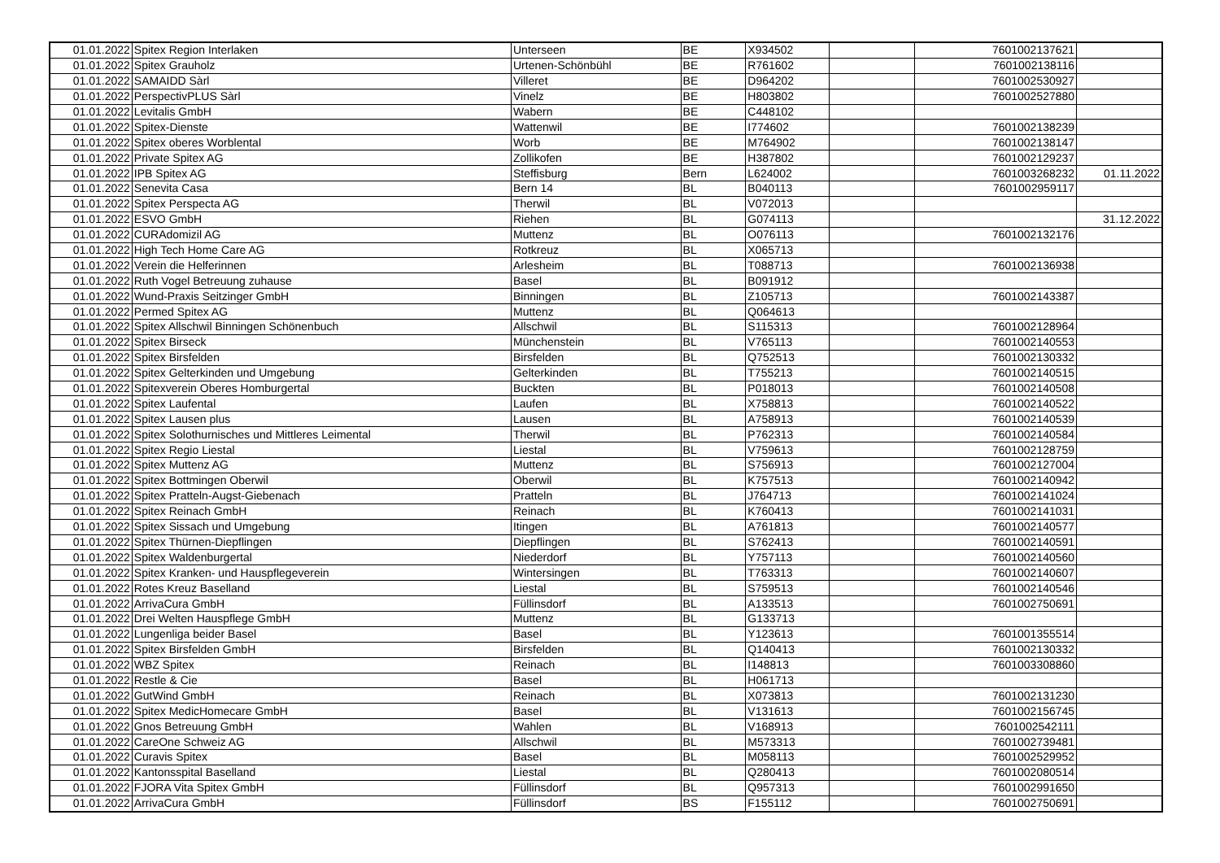| 01.01.2022 | Spitex Region Interlaken | Unterseen | BE | X934502 | | 7601002137621 | |
| 01.01.2022 | Spitex Grauholz | Urtenen-Schönbühl | BE | R761602 | | 7601002138116 | |
| 01.01.2022 | SAMAIDD Sàrl | Villeret | BE | D964202 | | 7601002530927 | |
| 01.01.2022 | PerspectivPLUS Sàrl | Vinelz | BE | H803802 | | 7601002527880 | |
| 01.01.2022 | Levitalis GmbH | Wabern | BE | C448102 | | | |
| 01.01.2022 | Spitex-Dienste | Wattenwil | BE | I774602 | | 7601002138239 | |
| 01.01.2022 | Spitex oberes Worblental | Worb | BE | M764902 | | 7601002138147 | |
| 01.01.2022 | Private Spitex AG | Zollikofen | BE | H387802 | | 7601002129237 | |
| 01.01.2022 | IPB Spitex AG | Steffisburg | Bern | L624002 | | 7601003268232 | 01.11.2022 |
| 01.01.2022 | Senevita Casa | Bern 14 | BL | B040113 | | 7601002959117 | |
| 01.01.2022 | Spitex Perspecta AG | Therwil | BL | V072013 | | | |
| 01.01.2022 | ESVO GmbH | Riehen | BL | G074113 | | | 31.12.2022 |
| 01.01.2022 | CURAdomizil AG | Muttenz | BL | O076113 | | 7601002132176 | |
| 01.01.2022 | High Tech Home Care AG | Rotkreuz | BL | X065713 | | | |
| 01.01.2022 | Verein die Helferinnen | Arlesheim | BL | T088713 | | 7601002136938 | |
| 01.01.2022 | Ruth Vogel Betreuung zuhause | Basel | BL | B091912 | | | |
| 01.01.2022 | Wund-Praxis Seitzinger GmbH | Binningen | BL | Z105713 | | 7601002143387 | |
| 01.01.2022 | Permed Spitex AG | Muttenz | BL | Q064613 | | | |
| 01.01.2022 | Spitex Allschwil Binningen Schönenbuch | Allschwil | BL | S115313 | | 7601002128964 | |
| 01.01.2022 | Spitex Birseck | Münchenstein | BL | V765113 | | 7601002140553 | |
| 01.01.2022 | Spitex Birsfelden | Birsfelden | BL | Q752513 | | 7601002130332 | |
| 01.01.2022 | Spitex Gelterkinden und Umgebung | Gelterkinden | BL | T755213 | | 7601002140515 | |
| 01.01.2022 | Spitexverein Oberes Homburgertal | Buckten | BL | P018013 | | 7601002140508 | |
| 01.01.2022 | Spitex Laufental | Laufen | BL | X758813 | | 7601002140522 | |
| 01.01.2022 | Spitex Lausen plus | Lausen | BL | A758913 | | 7601002140539 | |
| 01.01.2022 | Spitex Solothurnisches und Mittleres Leimental | Therwil | BL | P762313 | | 7601002140584 | |
| 01.01.2022 | Spitex Regio Liestal | Liestal | BL | V759613 | | 7601002128759 | |
| 01.01.2022 | Spitex Muttenz AG | Muttenz | BL | S756913 | | 7601002127004 | |
| 01.01.2022 | Spitex Bottmingen Oberwil | Oberwil | BL | K757513 | | 7601002140942 | |
| 01.01.2022 | Spitex Pratteln-Augst-Giebenach | Pratteln | BL | J764713 | | 7601002141024 | |
| 01.01.2022 | Spitex Reinach GmbH | Reinach | BL | K760413 | | 7601002141031 | |
| 01.01.2022 | Spitex Sissach und Umgebung | Itingen | BL | A761813 | | 7601002140577 | |
| 01.01.2022 | Spitex Thürnen-Diepflingen | Diepflingen | BL | S762413 | | 7601002140591 | |
| 01.01.2022 | Spitex Waldenburgertal | Niederdorf | BL | Y757113 | | 7601002140560 | |
| 01.01.2022 | Spitex Kranken- und Hauspflegeverein | Wintersingen | BL | T763313 | | 7601002140607 | |
| 01.01.2022 | Rotes Kreuz Baselland | Liestal | BL | S759513 | | 7601002140546 | |
| 01.01.2022 | ArrivaCura GmbH | Füllinsdorf | BL | A133513 | | 7601002750691 | |
| 01.01.2022 | Drei Welten Hauspflege GmbH | Muttenz | BL | G133713 | | | |
| 01.01.2022 | Lungenliga beider Basel | Basel | BL | Y123613 | | 7601001355514 | |
| 01.01.2022 | Spitex Birsfelden GmbH | Birsfelden | BL | Q140413 | | 7601002130332 | |
| 01.01.2022 | WBZ Spitex | Reinach | BL | I148813 | | 7601003308860 | |
| 01.01.2022 | Restle & Cie | Basel | BL | H061713 | | | |
| 01.01.2022 | GutWind GmbH | Reinach | BL | X073813 | | 7601002131230 | |
| 01.01.2022 | Spitex MedicHomecare GmbH | Basel | BL | V131613 | | 7601002156745 | |
| 01.01.2022 | Gnos Betreuung GmbH | Wahlen | BL | V168913 | | 7601002542111 | |
| 01.01.2022 | CareOne Schweiz AG | Allschwil | BL | M573313 | | 7601002739481 | |
| 01.01.2022 | Curavis Spitex | Basel | BL | M058113 | | 7601002529952 | |
| 01.01.2022 | Kantonsspital Baselland | Liestal | BL | Q280413 | | 7601002080514 | |
| 01.01.2022 | FJORA Vita Spitex GmbH | Füllinsdorf | BL | Q957313 | | 7601002991650 | |
| 01.01.2022 | ArrivaCura GmbH | Füllinsdorf | BS | F155112 | | 7601002750691 | |